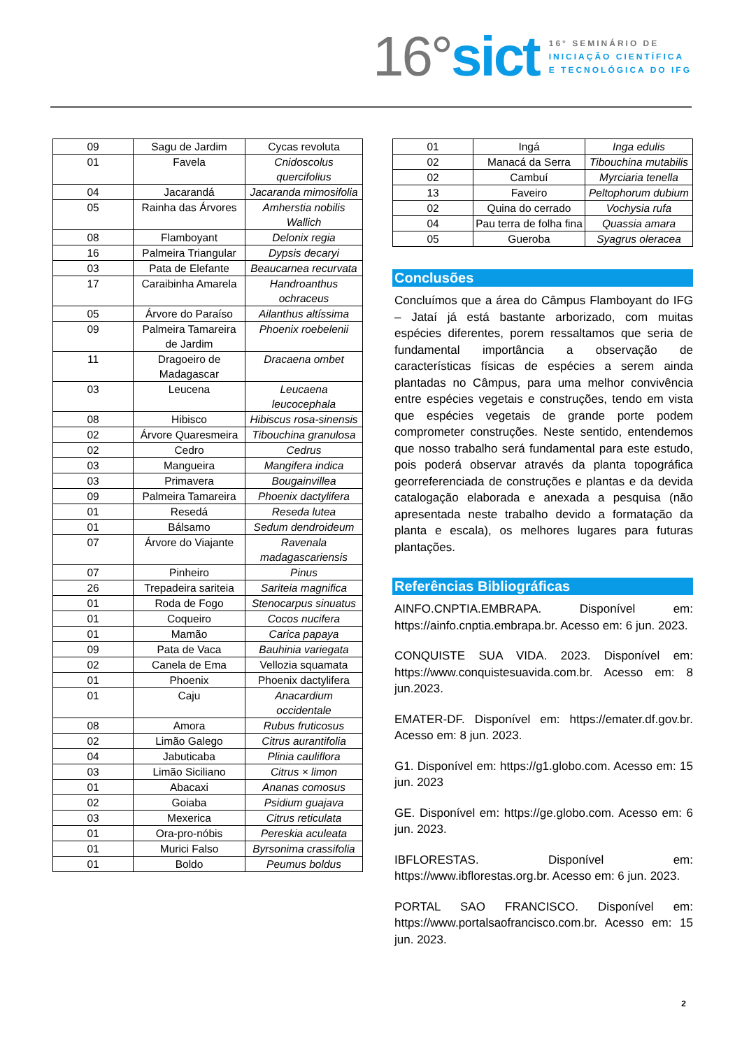16°sict
16° SEMINÁRIO DE
INICIAÇÃO CIENTÍFICA
E TECNOLÓGICA DO IFG
| 09 | Sagu de Jardim | Cycas revoluta |
| 01 | Favela | Cnidoscolus quercifolius |
| 04 | Jacarandá | Jacaranda mimosifolia |
| 05 | Rainha das Árvores | Amherstia nobilis Wallich |
| 08 | Flamboyant | Delonix regia |
| 16 | Palmeira Triangular | Dypsis decaryi |
| 03 | Pata de Elefante | Beaucarnea recurvata |
| 17 | Caraibinha Amarela | Handroanthus ochraceus |
| 05 | Árvore do Paraíso | Ailanthus altíssima |
| 09 | Palmeira Tamareira de Jardim | Phoenix roebelenii |
| 11 | Dragoeiro de Madagascar | Dracaena ombet |
| 03 | Leucena | Leucaena leucocephala |
| 08 | Hibisco | Hibiscus rosa-sinensis |
| 02 | Árvore Quaresmeira | Tibouchina granulosa |
| 02 | Cedro | Cedrus |
| 03 | Mangueira | Mangifera indica |
| 03 | Primavera | Bougainvillea |
| 09 | Palmeira Tamareira | Phoenix dactylifera |
| 01 | Resedá | Reseda lutea |
| 01 | Bálsamo | Sedum dendroideum |
| 07 | Árvore do Viajante | Ravenala madagascariensis |
| 07 | Pinheiro | Pinus |
| 26 | Trepadeira sariteia | Sariteia magnifica |
| 01 | Roda de Fogo | Stenocarpus sinuatus |
| 01 | Coqueiro | Cocos nucifera |
| 01 | Mamão | Carica papaya |
| 09 | Pata de Vaca | Bauhinia variegata |
| 02 | Canela de Ema | Vellozia squamata |
| 01 | Phoenix | Phoenix dactylifera |
| 01 | Caju | Anacardium occidentale |
| 08 | Amora | Rubus fruticosus |
| 02 | Limão Galego | Citrus aurantifolia |
| 04 | Jabuticaba | Plinia cauliflora |
| 03 | Limão Siciliano | Citrus × limon |
| 01 | Abacaxi | Ananas comosus |
| 02 | Goiaba | Psidium guajava |
| 03 | Mexerica | Citrus reticulata |
| 01 | Ora-pro-nóbis | Pereskia aculeata |
| 01 | Murici Falso | Byrsonima crassifolia |
| 01 | Boldo | Peumus boldus |
| 01 | Ingá | Inga edulis |
| 02 | Manacá da Serra | Tibouchina mutabilis |
| 02 | Cambuí | Myrciaria tenella |
| 13 | Faveiro | Peltophorum dubium |
| 02 | Quina do cerrado | Vochysia rufa |
| 04 | Pau terra de folha fina | Quassia amara |
| 05 | Gueroba | Syagrus oleracea |
Conclusões
Concluímos que a área do Câmpus Flamboyant do IFG – Jataí já está bastante arborizado, com muitas espécies diferentes, porem ressaltamos que seria de fundamental importância a observação de características físicas de espécies a serem ainda plantadas no Câmpus, para uma melhor convivência entre espécies vegetais e construções, tendo em vista que espécies vegetais de grande porte podem comprometer construções. Neste sentido, entendemos que nosso trabalho será fundamental para este estudo, pois poderá observar através da planta topográfica georreferenciada de construções e plantas e da devida catalogação elaborada e anexada a pesquisa (não apresentada neste trabalho devido a formatação da planta e escala), os melhores lugares para futuras plantações.
Referências Bibliográficas
AINFO.CNPTIA.EMBRAPA. Disponível em: https://ainfo.cnptia.embrapa.br. Acesso em: 6 jun. 2023.
CONQUISTE SUA VIDA. 2023. Disponível em: https://www.conquistesuavida.com.br. Acesso em: 8 jun.2023.
EMATER-DF. Disponível em: https://emater.df.gov.br. Acesso em: 8 jun. 2023.
G1. Disponível em: https://g1.globo.com. Acesso em: 15 jun. 2023
GE. Disponível em: https://ge.globo.com. Acesso em: 6 jun. 2023.
IBFLORESTAS. Disponível em: https://www.ibflorestas.org.br. Acesso em: 6 jun. 2023.
PORTAL SAO FRANCISCO. Disponível em: https://www.portalsaofrancisco.com.br. Acesso em: 15 jun. 2023.
2